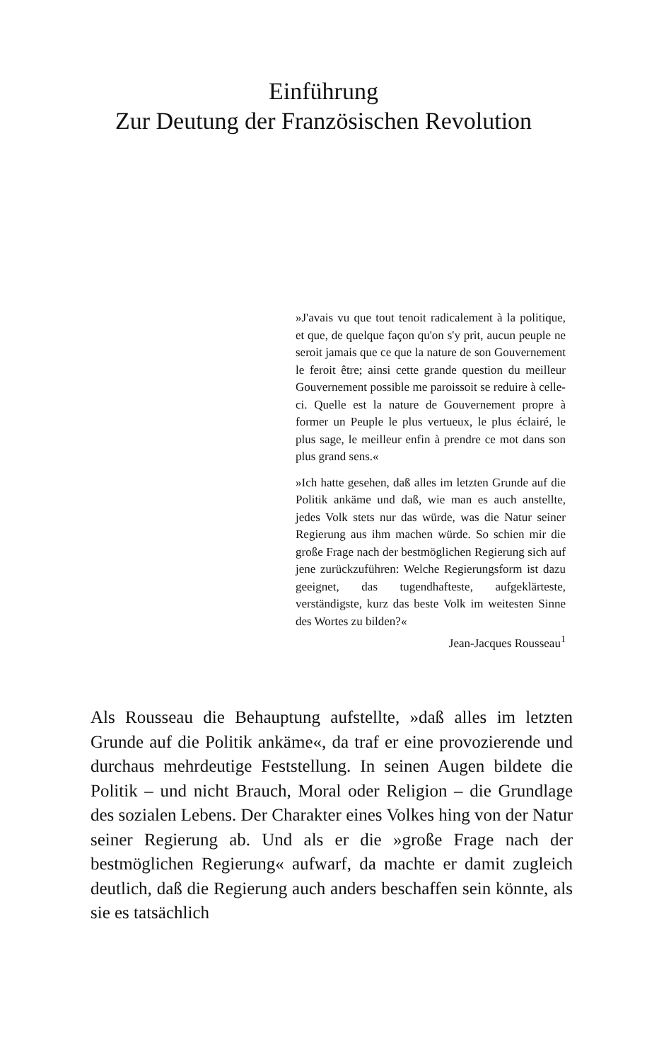Einführung
Zur Deutung der Französischen Revolution
»J'avais vu que tout tenoit radicalement à la politique, et que, de quelque façon qu'on s'y prit, aucun peuple ne seroit jamais que ce que la nature de son Gouvernement le feroit être; ainsi cette grande question du meilleur Gouvernement possible me paroissoit se reduire à celle-ci. Quelle est la nature de Gouvernement propre à former un Peuple le plus vertueux, le plus éclairé, le plus sage, le meilleur enfin à prendre ce mot dans son plus grand sens.«
»Ich hatte gesehen, daß alles im letzten Grunde auf die Politik ankäme und daß, wie man es auch anstellte, jedes Volk stets nur das würde, was die Natur seiner Regierung aus ihm machen würde. So schien mir die große Frage nach der bestmöglichen Regierung sich auf jene zurückzuführen: Welche Regierungsform ist dazu geeignet, das tugendhafteste, aufgeklärteste, verständigste, kurz das beste Volk im weitesten Sinne des Wortes zu bilden?«
Jean-Jacques Rousseau<sup>1</sup>
Als Rousseau die Behauptung aufstellte, »daß alles im letzten Grunde auf die Politik ankäme«, da traf er eine provozierende und durchaus mehrdeutige Feststellung. In seinen Augen bildete die Politik – und nicht Brauch, Moral oder Religion – die Grundlage des sozialen Lebens. Der Charakter eines Volkes hing von der Natur seiner Regierung ab. Und als er die »große Frage nach der bestmöglichen Regierung« aufwarf, da machte er damit zugleich deutlich, daß die Regierung auch anders beschaffen sein könnte, als sie es tatsächlich